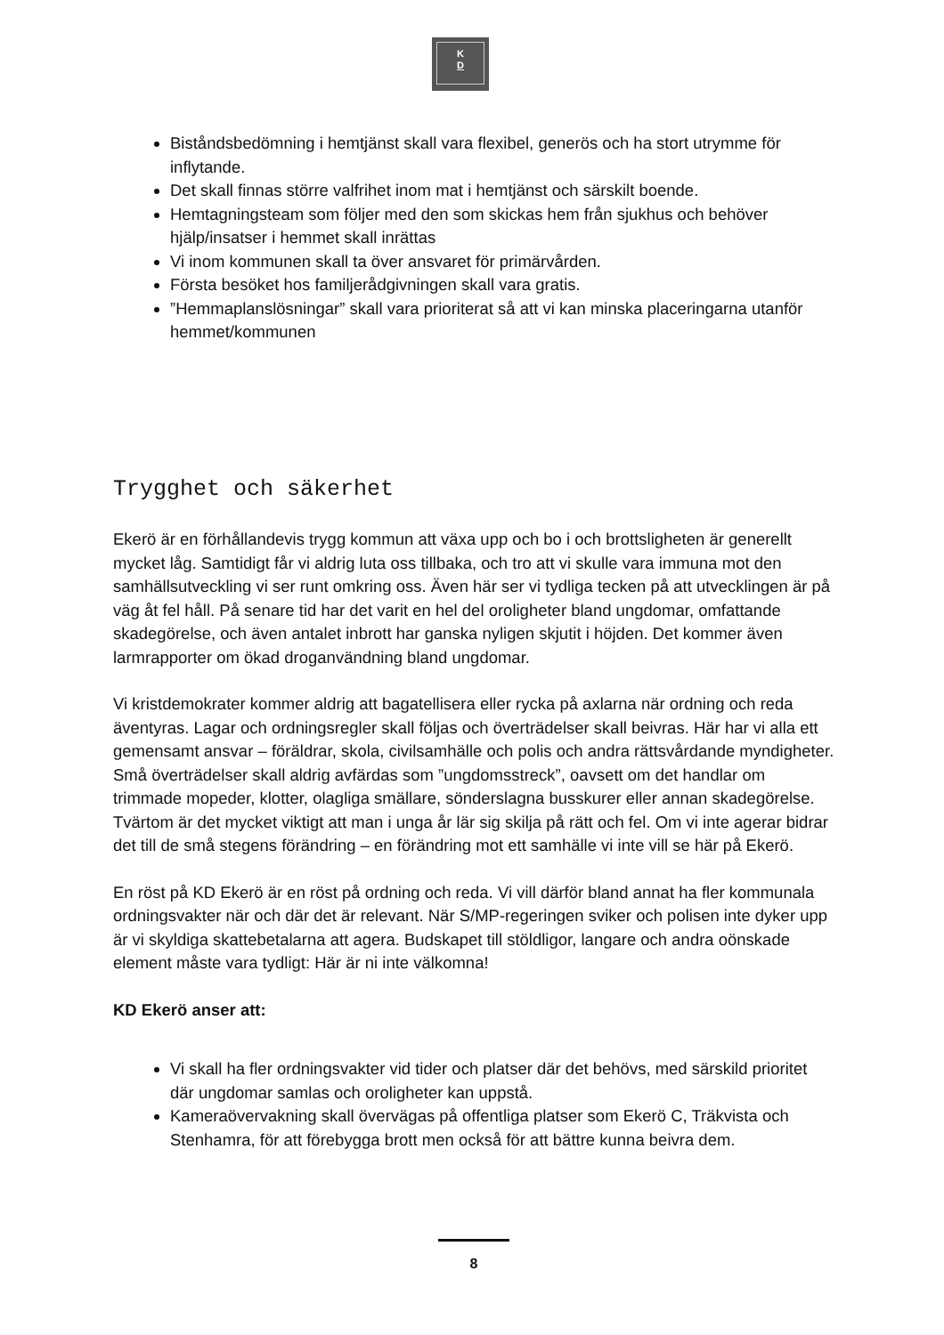K
D
Biståndsbedömning i hemtjänst skall vara flexibel, generös och ha stort utrymme för inflytande.
Det skall finnas större valfrihet inom mat i hemtjänst och särskilt boende.
Hemtagningsteam som följer med den som skickas hem från sjukhus och behöver hjälp/insatser i hemmet skall inrättas
Vi inom kommunen skall ta över ansvaret för primärvården.
Första besöket hos familjerådgivningen skall vara gratis.
”Hemmaplanslösningar” skall vara prioriterat så att vi kan minska placeringarna utanför hemmet/kommunen
Trygghet och säkerhet
Ekerö är en förhållandevis trygg kommun att växa upp och bo i och brottsligheten är generellt mycket låg. Samtidigt får vi aldrig luta oss tillbaka, och tro att vi skulle vara immuna mot den samhällsutveckling vi ser runt omkring oss. Även här ser vi tydliga tecken på att utvecklingen är på väg åt fel håll. På senare tid har det varit en hel del oroligheter bland ungdomar, omfattande skadegörelse, och även antalet inbrott har ganska nyligen skjutit i höjden. Det kommer även larmrapporter om ökad droganvändning bland ungdomar.
Vi kristdemokrater kommer aldrig att bagatellisera eller rycka på axlarna när ordning och reda äventyras. Lagar och ordningsregler skall följas och överträdelser skall beivras. Här har vi alla ett gemensamt ansvar – föräldrar, skola, civilsamhälle och polis och andra rättsvårdande myndigheter. Små överträdelser skall aldrig avfärdas som ”ungdomsstreck”, oavsett om det handlar om trimmade mopeder, klotter, olagliga smällare, sönderslagna busskurer eller annan skadegörelse. Tvärtom är det mycket viktigt att man i unga år lär sig skilja på rätt och fel. Om vi inte agerar bidrar det till de små stegens förändring – en förändring mot ett samhälle vi inte vill se här på Ekerö.
En röst på KD Ekerö är en röst på ordning och reda. Vi vill därför bland annat ha fler kommunala ordningsvakter när och där det är relevant. När S/MP-regeringen sviker och polisen inte dyker upp är vi skyldiga skattebetalarna att agera. Budskapet till stöldligor, langare och andra oönskade element måste vara tydligt: Här är ni inte välkomna!
KD Ekerö anser att:
Vi skall ha fler ordningsvakter vid tider och platser där det behövs, med särskild prioritet där ungdomar samlas och oroligheter kan uppstå.
Kameraövervakning skall övervägas på offentliga platser som Ekerö C, Träkvista och Stenhamra, för att förebygga brott men också för att bättre kunna beivra dem.
8